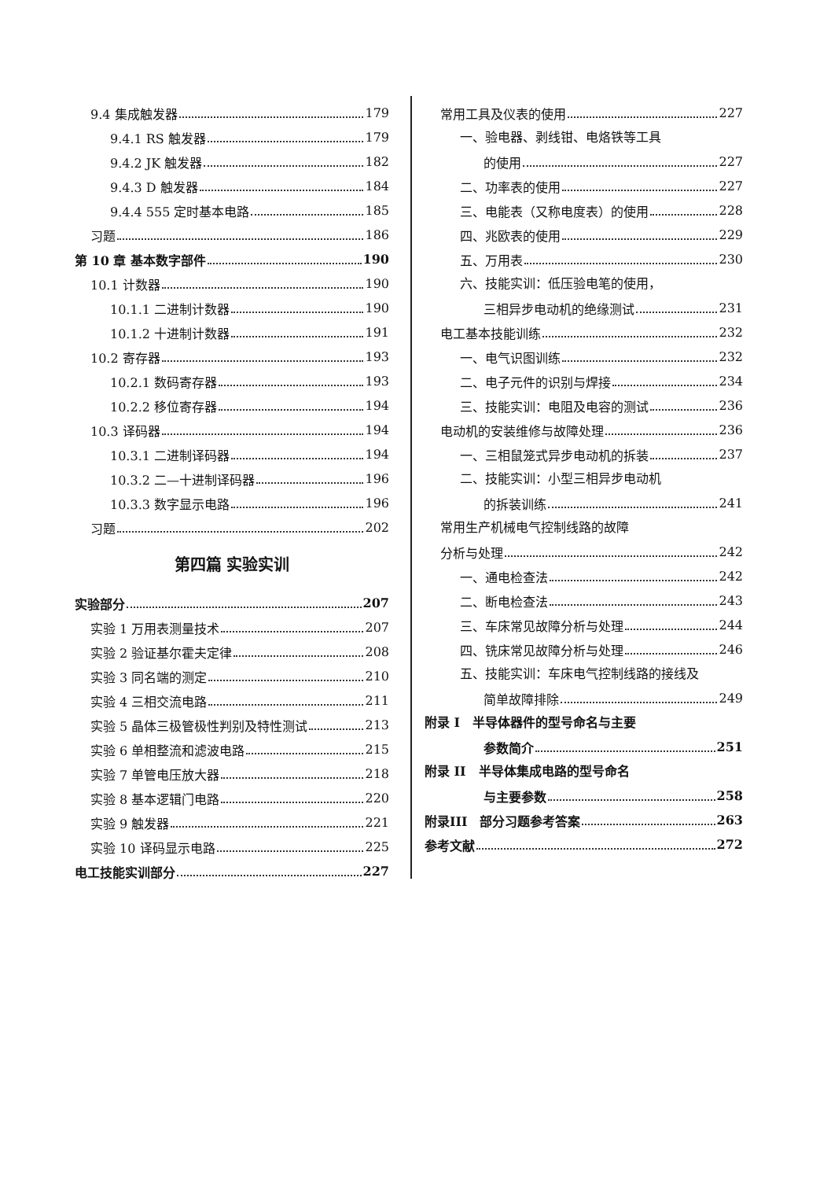9.4 集成触发器 179
9.4.1 RS 触发器 179
9.4.2 JK 触发器 182
9.4.3 D 触发器 184
9.4.4 555 定时基本电路 185
习题 186
第 10 章 基本数字部件 190
10.1 计数器 190
10.1.1 二进制计数器 190
10.1.2 十进制计数器 191
10.2 寄存器 193
10.2.1 数码寄存器 193
10.2.2 移位寄存器 194
10.3 译码器 194
10.3.1 二进制译码器 194
10.3.2 二—十进制译码器 196
10.3.3 数字显示电路 196
习题 202
第四篇 实验实训
实验部分 207
实验 1 万用表测量技术 207
实验 2 验证基尔霍夫定律 208
实验 3 同名端的测定 210
实验 4 三相交流电路 211
实验 5 晶体三极管极性判别及特性测试 213
实验 6 单相整流和滤波电路 215
实验 7 单管电压放大器 218
实验 8 基本逻辑门电路 220
实验 9 触发器 221
实验 10 译码显示电路 225
电工技能实训部分 227
常用工具及仪表的使用 227
一、验电器、剥线钳、电烙铁等工具
的使用 227
二、功率表的使用 227
三、电能表（又称电度表）的使用 228
四、兆欧表的使用 229
五、万用表 230
六、技能实训：低压验电笔的使用，
三相异步电动机的绝缘测试 231
电工基本技能训练 232
一、电气识图训练 232
二、电子元件的识别与焊接 234
三、技能实训：电阻及电容的测试 236
电动机的安装维修与故障处理 236
一、三相鼠笼式异步电动机的拆装 237
二、技能实训：小型三相异步电动机
的拆装训练 241
常用生产机械电气控制线路的故障
分析与处理 242
一、通电检查法 242
二、断电检查法 243
三、车床常见故障分析与处理 244
四、铣床常见故障分析与处理 246
五、技能实训：车床电气控制线路的接线及
简单故障排除 249
附录 I　半导体器件的型号命名与主要
参数简介 251
附录 II　半导体集成电路的型号命名
与主要参数 258
附录III　部分习题参考答案 263
参考文献 272